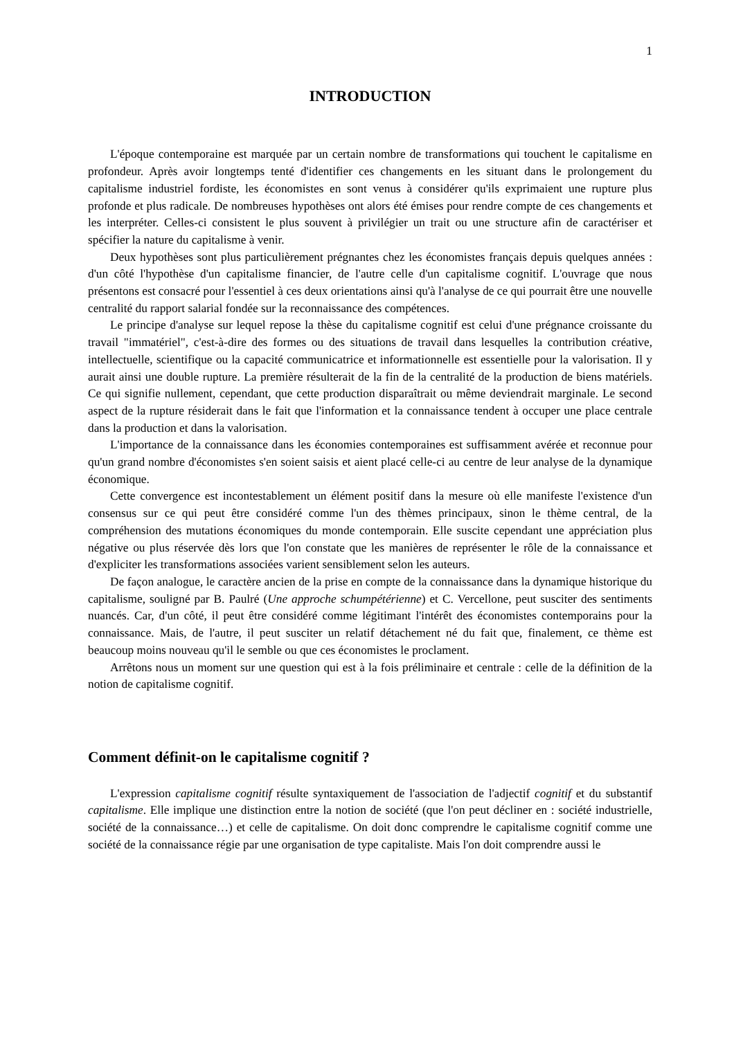1
INTRODUCTION
L'époque contemporaine est marquée par un certain nombre de transformations qui touchent le capitalisme en profondeur. Après avoir longtemps tenté d'identifier ces changements en les situant dans le prolongement du capitalisme industriel fordiste, les économistes en sont venus à considérer qu'ils exprimaient une rupture plus profonde et plus radicale. De nombreuses hypothèses ont alors été émises pour rendre compte de ces changements et les interpréter. Celles-ci consistent le plus souvent à privilégier un trait ou une structure afin de caractériser et spécifier la nature du capitalisme à venir.
Deux hypothèses sont plus particulièrement prégnantes chez les économistes français depuis quelques années : d'un côté l'hypothèse d'un capitalisme financier, de l'autre celle d'un capitalisme cognitif. L'ouvrage que nous présentons est consacré pour l'essentiel à ces deux orientations ainsi qu'à l'analyse de ce qui pourrait être une nouvelle centralité du rapport salarial fondée sur la reconnaissance des compétences.
Le principe d'analyse sur lequel repose la thèse du capitalisme cognitif est celui d'une prégnance croissante du travail "immatériel", c'est-à-dire des formes ou des situations de travail dans lesquelles la contribution créative, intellectuelle, scientifique ou la capacité communicatrice et informationnelle est essentielle pour la valorisation. Il y aurait ainsi une double rupture. La première résulterait de la fin de la centralité de la production de biens matériels. Ce qui signifie nullement, cependant, que cette production disparaîtrait ou même deviendrait marginale. Le second aspect de la rupture résiderait dans le fait que l'information et la connaissance tendent à occuper une place centrale dans la production et dans la valorisation.
L'importance de la connaissance dans les économies contemporaines est suffisamment avérée et reconnue pour qu'un grand nombre d'économistes s'en soient saisis et aient placé celle-ci au centre de leur analyse de la dynamique économique.
Cette convergence est incontestablement un élément positif dans la mesure où elle manifeste l'existence d'un consensus sur ce qui peut être considéré comme l'un des thèmes principaux, sinon le thème central, de la compréhension des mutations économiques du monde contemporain. Elle suscite cependant une appréciation plus négative ou plus réservée dès lors que l'on constate que les manières de représenter le rôle de la connaissance et d'expliciter les transformations associées varient sensiblement selon les auteurs.
De façon analogue, le caractère ancien de la prise en compte de la connaissance dans la dynamique historique du capitalisme, souligné par B. Paulré (Une approche schumpétérienne) et C. Vercellone, peut susciter des sentiments nuancés. Car, d'un côté, il peut être considéré comme légitimant l'intérêt des économistes contemporains pour la connaissance. Mais, de l'autre, il peut susciter un relatif détachement né du fait que, finalement, ce thème est beaucoup moins nouveau qu'il le semble ou que ces économistes le proclament.
Arrêtons nous un moment sur une question qui est à la fois préliminaire et centrale : celle de la définition de la notion de capitalisme cognitif.
Comment définit-on le capitalisme cognitif ?
L'expression capitalisme cognitif résulte syntaxiquement de l'association de l'adjectif cognitif et du substantif capitalisme. Elle implique une distinction entre la notion de société (que l'on peut décliner en : société industrielle, société de la connaissance…) et celle de capitalisme. On doit donc comprendre le capitalisme cognitif comme une société de la connaissance régie par une organisation de type capitaliste. Mais l'on doit comprendre aussi le